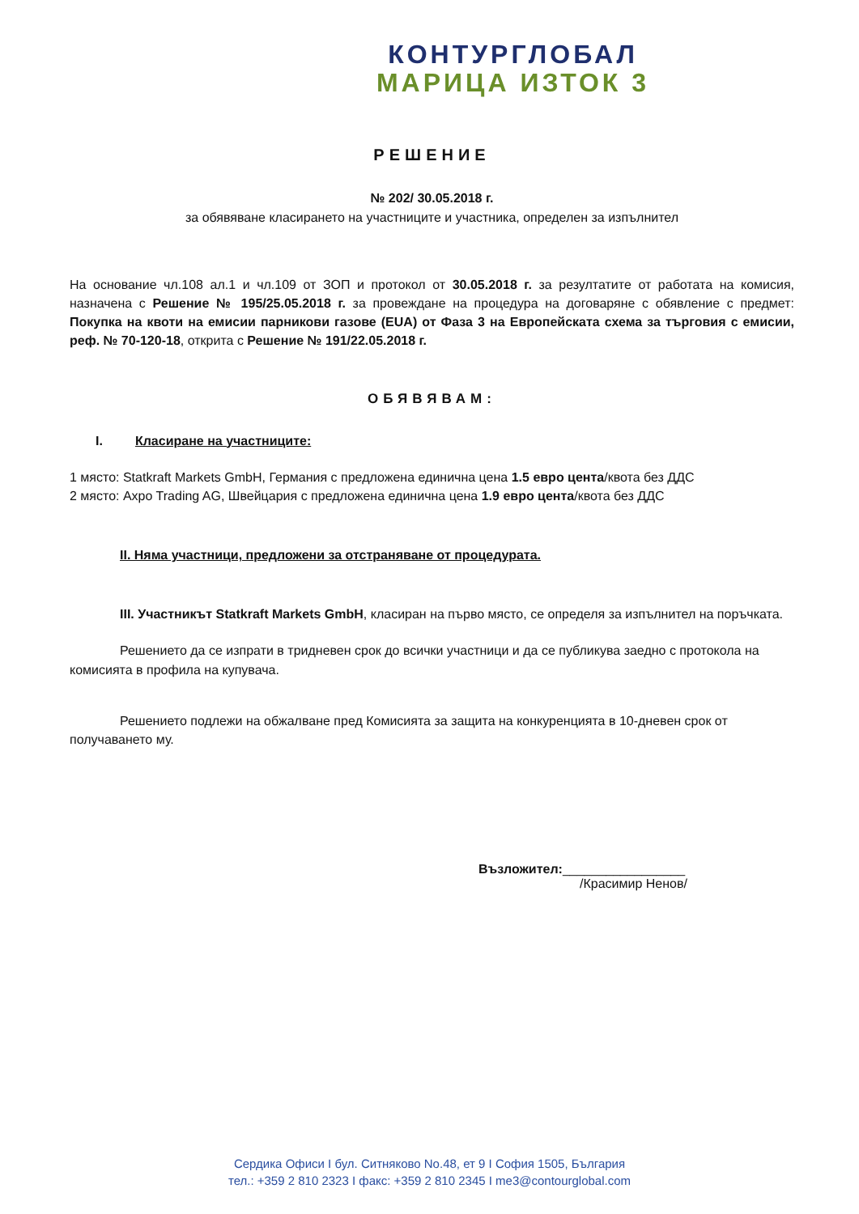КОНТУРГЛОБАЛ
МАРИЦА ИЗТОК 3
РЕШЕНИЕ
№ 202/ 30.05.2018 г.
за обявяване класирането на участниците и участника, определен за изпълнител
На основание чл.108 ал.1 и чл.109 от ЗОП и протокол от 30.05.2018 г. за резултатите от работата на комисия, назначена с Решение № 195/25.05.2018 г. за провеждане на процедура на договаряне с обявление с предмет: Покупка на квоти на емисии парникови газове (EUA) от Фаза 3 на Европейската схема за търговия с емисии, реф. № 70-120-18, открита с Решение № 191/22.05.2018 г.
ОБЯВЯВАМ:
I. Класиране на участниците:
1 място: Statkraft Markets GmbH, Германия с предложена единична цена 1.5 евро цента/квота без ДДС
2 място: Axpo Trading AG, Швейцария с предложена единична цена 1.9 евро цента/квота без ДДС
II. Няма участници, предложени за отстраняване от процедурата.
III. Участникът Statkraft Markets GmbH, класиран на първо място, се определя за изпълнител на поръчката.
Решението да се изпрати в тридневен срок до всички участници и да се публикува заедно с протокола на комисията в профила на купувача.
Решението подлежи на обжалване пред Комисията за защита на конкуренцията в 10-дневен срок от получаването му.
Възложител:_________________
/Красимир Ненов/
Сердика Офиси I бул. Ситняково No.48, ет 9 I София 1505, България
тел.: +359 2 810 2323 I факс: +359 2 810 2345 I me3@contourglobal.com